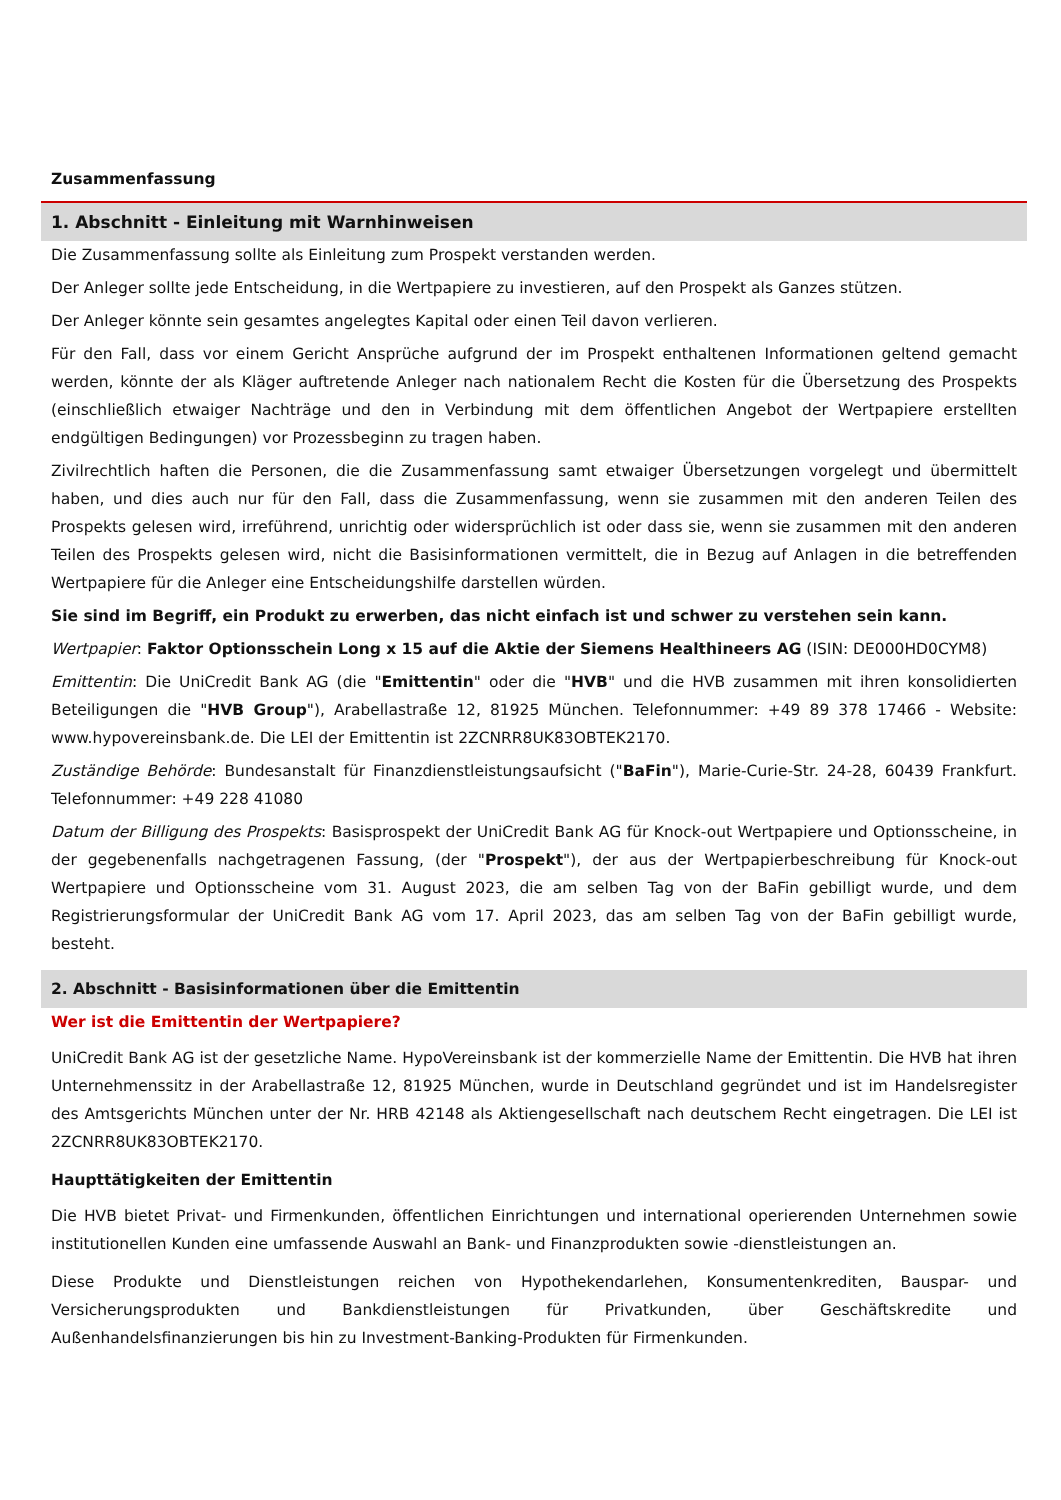Zusammenfassung
1. Abschnitt - Einleitung mit Warnhinweisen
Die Zusammenfassung sollte als Einleitung zum Prospekt verstanden werden.
Der Anleger sollte jede Entscheidung, in die Wertpapiere zu investieren, auf den Prospekt als Ganzes stützen.
Der Anleger könnte sein gesamtes angelegtes Kapital oder einen Teil davon verlieren.
Für den Fall, dass vor einem Gericht Ansprüche aufgrund der im Prospekt enthaltenen Informationen geltend gemacht werden, könnte der als Kläger auftretende Anleger nach nationalem Recht die Kosten für die Übersetzung des Prospekts (einschließlich etwaiger Nachträge und den in Verbindung mit dem öffentlichen Angebot der Wertpapiere erstellten endgültigen Bedingungen) vor Prozessbeginn zu tragen haben.
Zivilrechtlich haften die Personen, die die Zusammenfassung samt etwaiger Übersetzungen vorgelegt und übermittelt haben, und dies auch nur für den Fall, dass die Zusammenfassung, wenn sie zusammen mit den anderen Teilen des Prospekts gelesen wird, irreführend, unrichtig oder widersprüchlich ist oder dass sie, wenn sie zusammen mit den anderen Teilen des Prospekts gelesen wird, nicht die Basisinformationen vermittelt, die in Bezug auf Anlagen in die betreffenden Wertpapiere für die Anleger eine Entscheidungshilfe darstellen würden.
Sie sind im Begriff, ein Produkt zu erwerben, das nicht einfach ist und schwer zu verstehen sein kann.
Wertpapier: Faktor Optionsschein Long x 15 auf die Aktie der Siemens Healthineers AG (ISIN: DE000HD0CYM8)
Emittentin: Die UniCredit Bank AG (die "Emittentin" oder die "HVB" und die HVB zusammen mit ihren konsolidierten Beteiligungen die "HVB Group"), Arabellastraße 12, 81925 München. Telefonnummer: +49 89 378 17466 - Website: www.hypovereinsbank.de. Die LEI der Emittentin ist 2ZCNRR8UK83OBTEK2170.
Zuständige Behörde: Bundesanstalt für Finanzdienstleistungsaufsicht ("BaFin"), Marie-Curie-Str. 24-28, 60439 Frankfurt. Telefonnummer: +49 228 41080
Datum der Billigung des Prospekts: Basisprospekt der UniCredit Bank AG für Knock-out Wertpapiere und Optionsscheine, in der gegebenenfalls nachgetragenen Fassung, (der "Prospekt"), der aus der Wertpapierbeschreibung für Knock-out Wertpapiere und Optionsscheine vom 31. August 2023, die am selben Tag von der BaFin gebilligt wurde, und dem Registrierungsformular der UniCredit Bank AG vom 17. April 2023, das am selben Tag von der BaFin gebilligt wurde, besteht.
2. Abschnitt - Basisinformationen über die Emittentin
Wer ist die Emittentin der Wertpapiere?
UniCredit Bank AG ist der gesetzliche Name. HypoVereinsbank ist der kommerzielle Name der Emittentin. Die HVB hat ihren Unternehmenssitz in der Arabellastraße 12, 81925 München, wurde in Deutschland gegründet und ist im Handelsregister des Amtsgerichts München unter der Nr. HRB 42148 als Aktiengesellschaft nach deutschem Recht eingetragen. Die LEI ist 2ZCNRR8UK83OBTEK2170.
Haupttätigkeiten der Emittentin
Die HVB bietet Privat- und Firmenkunden, öffentlichen Einrichtungen und international operierenden Unternehmen sowie institutionellen Kunden eine umfassende Auswahl an Bank- und Finanzprodukten sowie -dienstleistungen an.
Diese Produkte und Dienstleistungen reichen von Hypothekendarlehen, Konsumentenkrediten, Bauspar- und Versicherungsprodukten und Bankdienstleistungen für Privatkunden, über Geschäftskredite und Außenhandelsfinanzierungen bis hin zu Investment-Banking-Produkten für Firmenkunden.